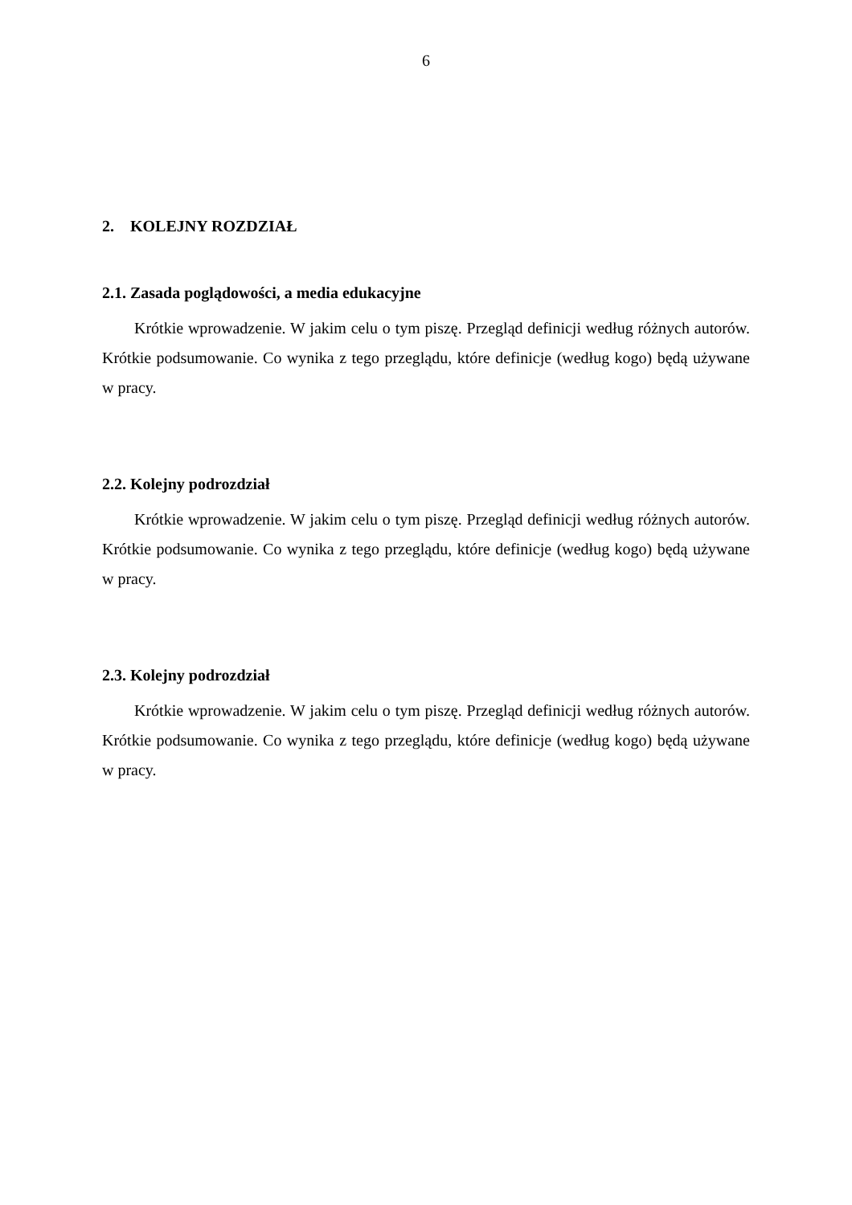6
2. KOLEJNY ROZDZIAŁ
2.1. Zasada poglądowości, a media edukacyjne
Krótkie wprowadzenie. W jakim celu o tym piszę. Przegląd definicji według różnych autorów. Krótkie podsumowanie. Co wynika z tego przeglądu, które definicje (według kogo) będą używane w pracy.
2.2. Kolejny podrozdział
Krótkie wprowadzenie. W jakim celu o tym piszę. Przegląd definicji według różnych autorów. Krótkie podsumowanie. Co wynika z tego przeglądu, które definicje (według kogo) będą używane w pracy.
2.3. Kolejny podrozdział
Krótkie wprowadzenie. W jakim celu o tym piszę. Przegląd definicji według różnych autorów. Krótkie podsumowanie. Co wynika z tego przeglądu, które definicje (według kogo) będą używane w pracy.